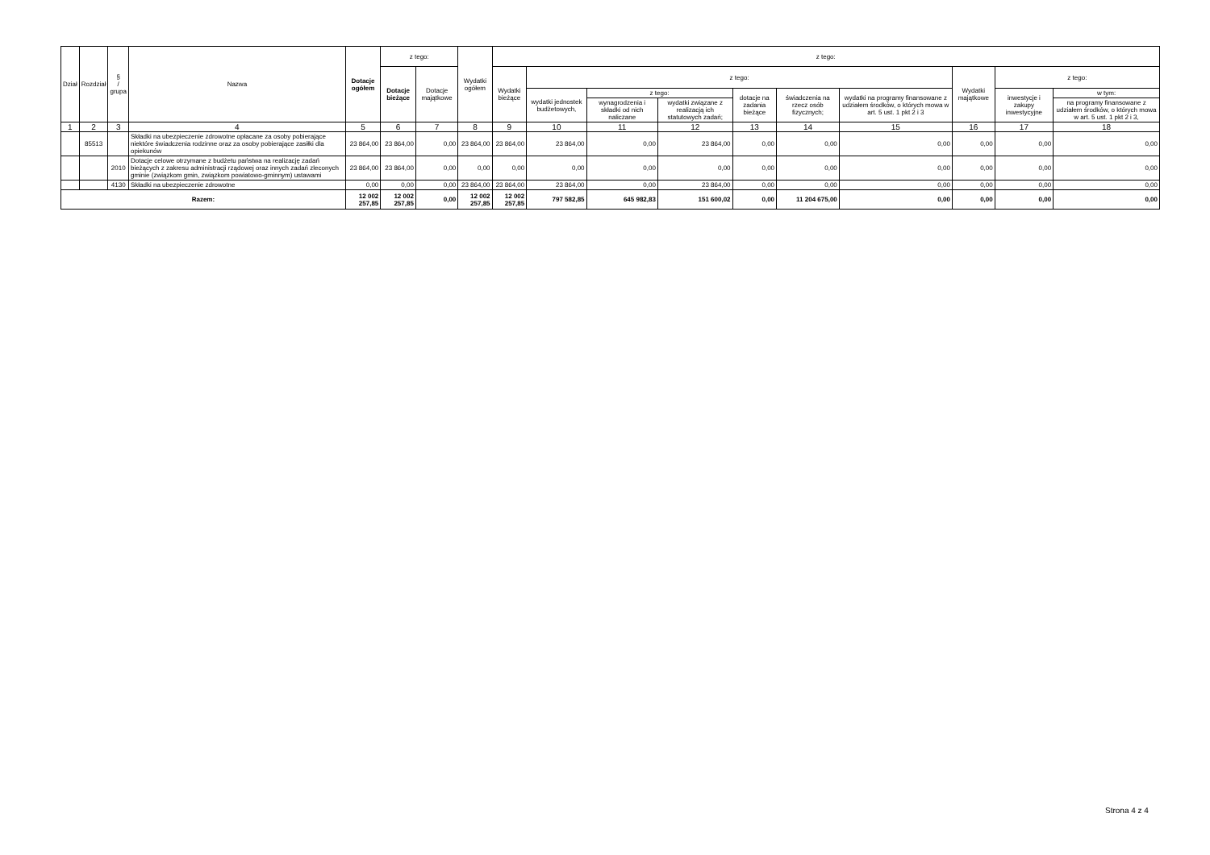| Dział | Rozdział | § / grupa | Nazwa | Dotacje ogółem | z tego: | | Wydatki ogółem | z tego: | | | | | | | | | |
| --- | --- | --- | --- | --- | --- | --- | --- | --- | --- | --- | --- | --- | --- | --- | --- | --- | --- |
| | | | | | Dotacje bieżące | Dotacje majątkowe | | Wydatki bieżące | z tego: | | | | | | Wydatki majątkowe | z tego: | |
| | | | | | | | | | wydatki jednostek budżetowych, | z tego: | | dotacje na zadania bieżące | świadczenia na rzecz osób fizycznych; | wydatki na programy finansowane z udziałem środków, o których mowa w art. 5 ust. 1 pkt 2 i 3 | | inwestycje i zakupy inwestycyjne | w tym: |
| | | | | | | | | | | wynagrodzenia i składki od nich naliczane | wydatki związane z realizacją ich statutowych zadań; | | | | | | na programy finansowane z udziałem środków, o których mowa w art. 5 ust. 1 pkt 2 i 3, |
| 1 | 2 | 3 | 4 | 5 | 6 | 7 | 8 | 9 | 10 | 11 | 12 | 13 | 14 | 15 | 16 | 17 | 18 |
| | 85513 | | Składki na ubezpieczenie zdrowotne opłacane za osoby pobierające niektóre świadczenia rodzinne oraz za osoby pobierające zasiłki dla opiekunów | 23 864,00 | 23 864,00 | 0,00 | 23 864,00 | 23 864,00 | 23 864,00 | 0,00 | 23 864,00 | 0,00 | 0,00 | 0,00 | 0,00 | 0,00 | 0,00 |
| | | 2010 | Dotacje celowe otrzymane z budżetu państwa na realizację zadań bieżących z zakresu administracji rządowej oraz innych zadań zleconych gminie (związkom gmin, związkom powiatowo-gminnym) ustawami | 23 864,00 | 23 864,00 | 0,00 | 0,00 | 0,00 | 0,00 | 0,00 | 0,00 | 0,00 | 0,00 | 0,00 | 0,00 | 0,00 | 0,00 |
| | | 4130 | Składki na ubezpieczenie zdrowotne | 0,00 | 0,00 | 0,00 | 23 864,00 | 23 864,00 | 23 864,00 | 0,00 | 23 864,00 | 0,00 | 0,00 | 0,00 | 0,00 | 0,00 | 0,00 |
| Razem: | | | | 12 002 257,85 | 12 002 257,85 | 0,00 | 12 002 257,85 | 12 002 257,85 | 797 582,85 | 645 982,83 | 151 600,02 | 0,00 | 11 204 675,00 | 0,00 | 0,00 | 0,00 | 0,00 |
Strona 4 z 4